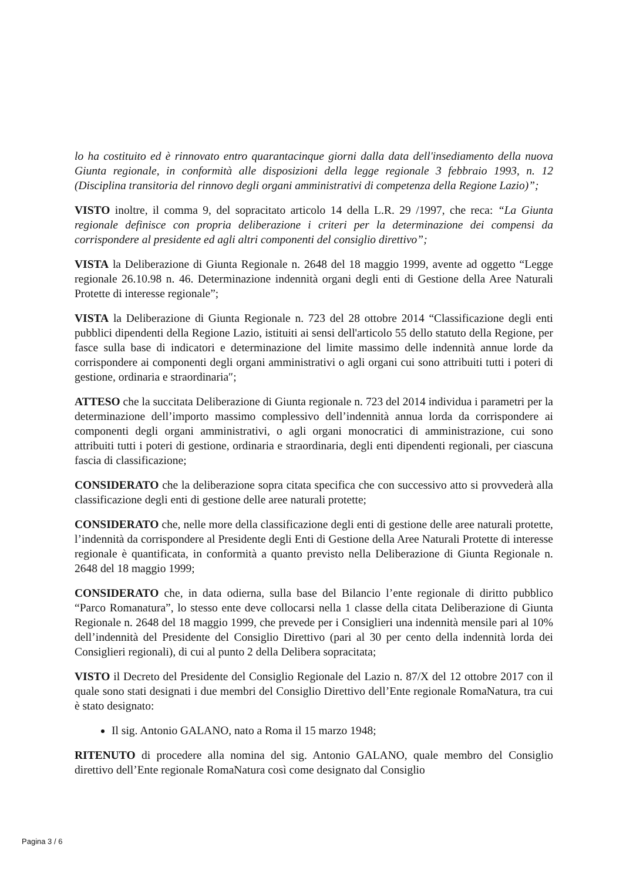lo ha costituito ed è rinnovato entro quarantacinque giorni dalla data dell'insediamento della nuova Giunta regionale, in conformità alle disposizioni della legge regionale 3 febbraio 1993, n. 12 (Disciplina transitoria del rinnovo degli organi amministrativi di competenza della Regione Lazio)”;
VISTO inoltre, il comma 9, del sopracitato articolo 14 della L.R. 29 /1997, che reca: “La Giunta regionale definisce con propria deliberazione i criteri per la determinazione dei compensi da corrispondere al presidente ed agli altri componenti del consiglio direttivo”;
VISTA la Deliberazione di Giunta Regionale n. 2648 del 18 maggio 1999, avente ad oggetto “Legge regionale 26.10.98 n. 46. Determinazione indennità organi degli enti di Gestione della Aree Naturali Protette di interesse regionale”;
VISTA la Deliberazione di Giunta Regionale n. 723 del 28 ottobre 2014 “Classificazione degli enti pubblici dipendenti della Regione Lazio, istituiti ai sensi dell'articolo 55 dello statuto della Regione, per fasce sulla base di indicatori e determinazione del limite massimo delle indennità annue lorde da corrispondere ai componenti degli organi amministrativi o agli organi cui sono attribuiti tutti i poteri di gestione, ordinaria e straordinaria″;
ATTESO che la succitata Deliberazione di Giunta regionale n. 723 del 2014 individua i parametri per la determinazione dell’importo massimo complessivo dell’indennità annua lorda da corrispondere ai componenti degli organi amministrativi, o agli organi monocratici di amministrazione, cui sono attribuiti tutti i poteri di gestione, ordinaria e straordinaria, degli enti dipendenti regionali, per ciascuna fascia di classificazione;
CONSIDERATO che la deliberazione sopra citata specifica che con successivo atto si provvederà alla classificazione degli enti di gestione delle aree naturali protette;
CONSIDERATO che, nelle more della classificazione degli enti di gestione delle aree naturali protette, l’indennità da corrispondere al Presidente degli Enti di Gestione della Aree Naturali Protette di interesse regionale è quantificata, in conformità a quanto previsto nella Deliberazione di Giunta Regionale n. 2648 del 18 maggio 1999;
CONSIDERATO che, in data odierna, sulla base del Bilancio l’ente regionale di diritto pubblico “Parco Romanatura”, lo stesso ente deve collocarsi nella 1 classe della citata Deliberazione di Giunta Regionale n. 2648 del 18 maggio 1999, che prevede per i Consiglieri una indennità mensile pari al 10% dell’indennità del Presidente del Consiglio Direttivo (pari al 30 per cento della indennità lorda dei Consiglieri regionali), di cui al punto 2 della Delibera sopracitata;
VISTO il Decreto del Presidente del Consiglio Regionale del Lazio n. 87/X del 12 ottobre 2017 con il quale sono stati designati i due membri del Consiglio Direttivo dell’Ente regionale RomaNatura, tra cui è stato designato:
Il sig. Antonio GALANO, nato a Roma il 15 marzo 1948;
RITENUTO di procedere alla nomina del sig. Antonio GALANO, quale membro del Consiglio direttivo dell’Ente regionale RomaNatura così come designato dal Consiglio
Pagina 3 / 6